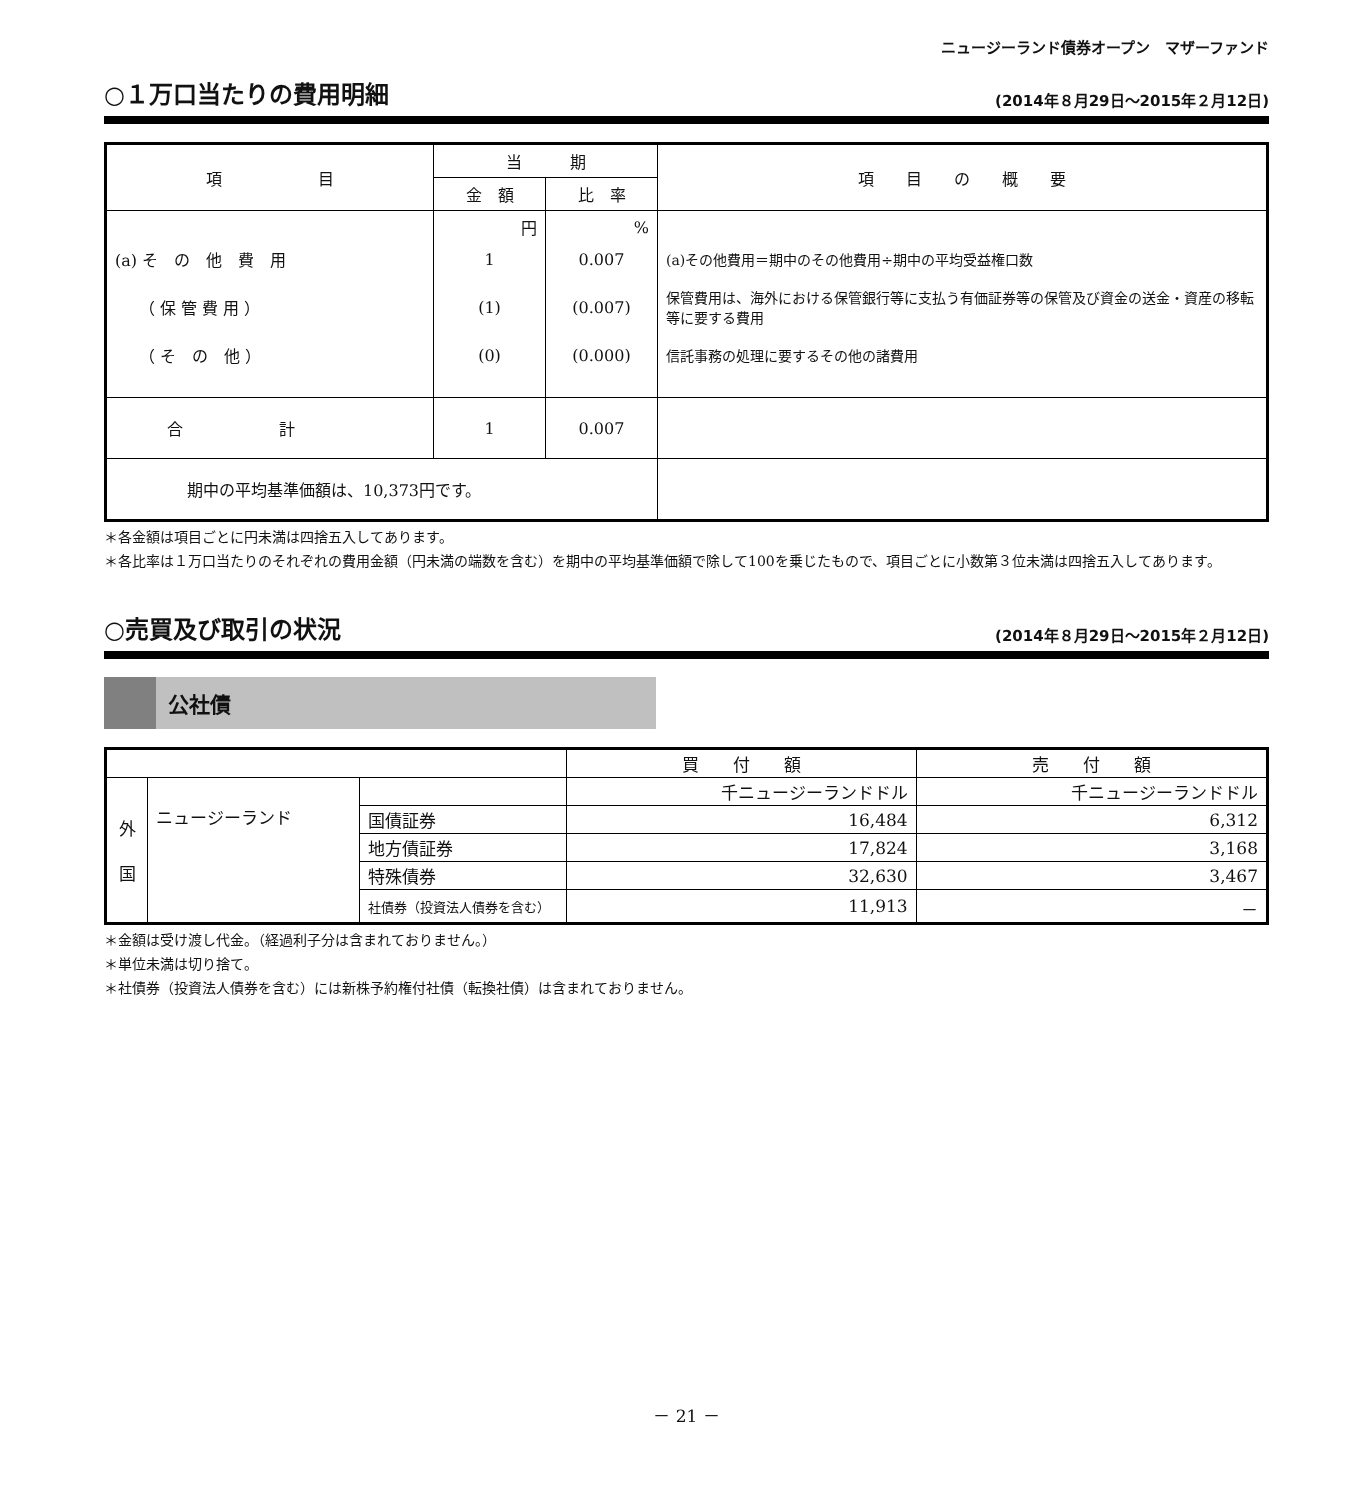ニュージーランド債券オープン　マザーファンド
○１万口当たりの費用明細
(2014年８月29日～2015年２月12日)
| 項 目 | 当 期 | | 項 目 の 概 要 |
| --- | --- | --- | --- |
| | 金 額 | 比 率 | |
| | 円 | % | |
| (a) そ の 他 費 用 | 1 | 0.007 | (a)その他費用＝期中のその他費用÷期中の平均受益権口数 |
| （ 保 管 費 用 ） | (1) | (0.007) | 保管費用は、海外における保管銀行等に支払う有価証券等の保管及び資金の送金・資産の移転等に要する費用 |
| （ そ の 他 ） | (0) | (0.000) | 信託事務の処理に要するその他の諸費用 |
| 合 計 | 1 | 0.007 | |
| 期中の平均基準価額は、10,373円です。 | | | |
＊各金額は項目ごとに円未満は四捨五入してあります。
＊各比率は１万口当たりのそれぞれの費用金額（円未満の端数を含む）を期中の平均基準価額で除して100を乗じたもので、項目ごとに小数第３位未満は四捨五入してあります。
○売買及び取引の状況
(2014年８月29日～2015年２月12日)
公社債
| | | | 買 付 額 | 売 付 額 |
| 外 国 | ニュージーランド | | 千ニュージーランドドル | 千ニュージーランドドル |
| | | 国債証券 | 16,484 | 6,312 |
| | | 地方債証券 | 17,824 | 3,168 |
| | | 特殊債券 | 32,630 | 3,467 |
| | | 社債券（投資法人債券を含む） | 11,913 | － |
＊金額は受け渡し代金。（経過利子分は含まれておりません。）
＊単位未満は切り捨て。
＊社債券（投資法人債券を含む）には新株予約権付社債（転換社債）は含まれておりません。
－ 21 －